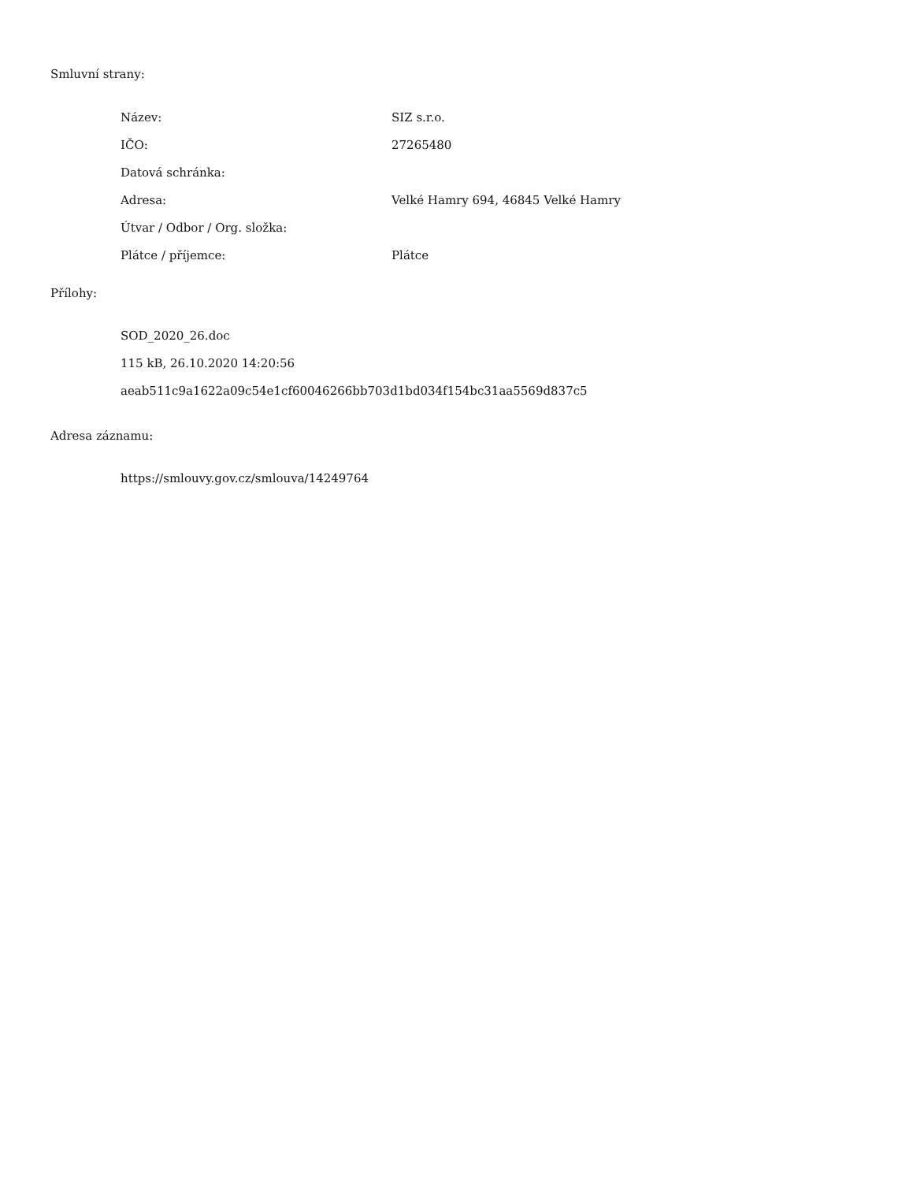Smluvní strany:
| Název: | SIZ s.r.o. |
| IČO: | 27265480 |
| Datová schránka: | |
| Adresa: | Velké Hamry 694, 46845 Velké Hamry |
| Útvar / Odbor / Org. složka: | |
| Plátce / příjemce: | Plátce |
Přílohy:
SOD_2020_26.doc
115 kB, 26.10.2020 14:20:56
aeab511c9a1622a09c54e1cf60046266bb703d1bd034f154bc31aa5569d837c5
Adresa záznamu:
https://smlouvy.gov.cz/smlouva/14249764